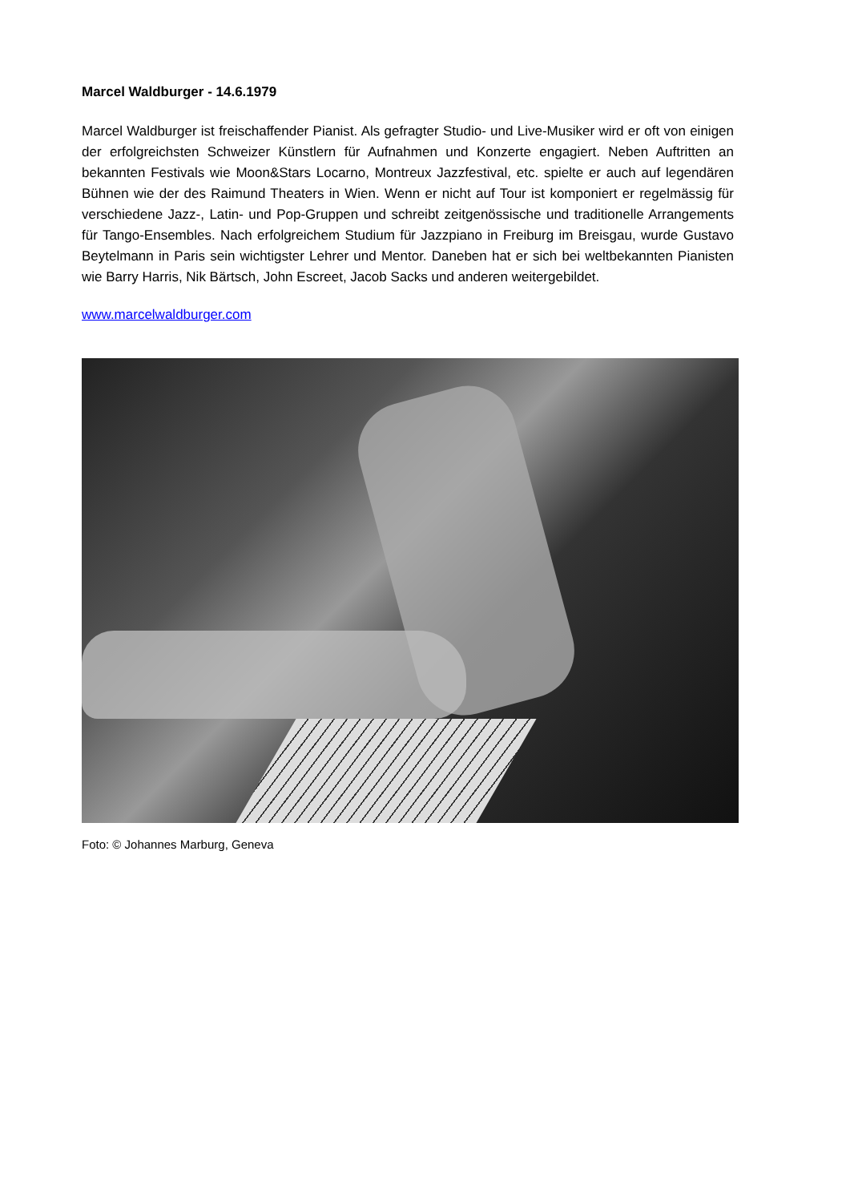Marcel Waldburger - 14.6.1979
Marcel Waldburger ist freischaffender Pianist. Als gefragter Studio- und Live-Musiker wird er oft von einigen der erfolgreichsten Schweizer Künstlern für Aufnahmen und Konzerte engagiert. Neben Auftritten an bekannten Festivals wie Moon&Stars Locarno, Montreux Jazzfestival, etc. spielte er auch auf legendären Bühnen wie der des Raimund Theaters in Wien. Wenn er nicht auf Tour ist komponiert er regelmässig für verschiedene Jazz-, Latin- und Pop-Gruppen und schreibt zeitgenössische und traditionelle Arrangements für Tango-Ensembles. Nach erfolgreichem Studium für Jazzpiano in Freiburg im Breisgau, wurde Gustavo Beytelmann in Paris sein wichtigster Lehrer und Mentor. Daneben hat er sich bei weltbekannten Pianisten wie Barry Harris, Nik Bärtsch, John Escreet, Jacob Sacks und anderen weitergebildet.
www.marcelwaldburger.com
Foto: © Johannes Marburg, Geneva